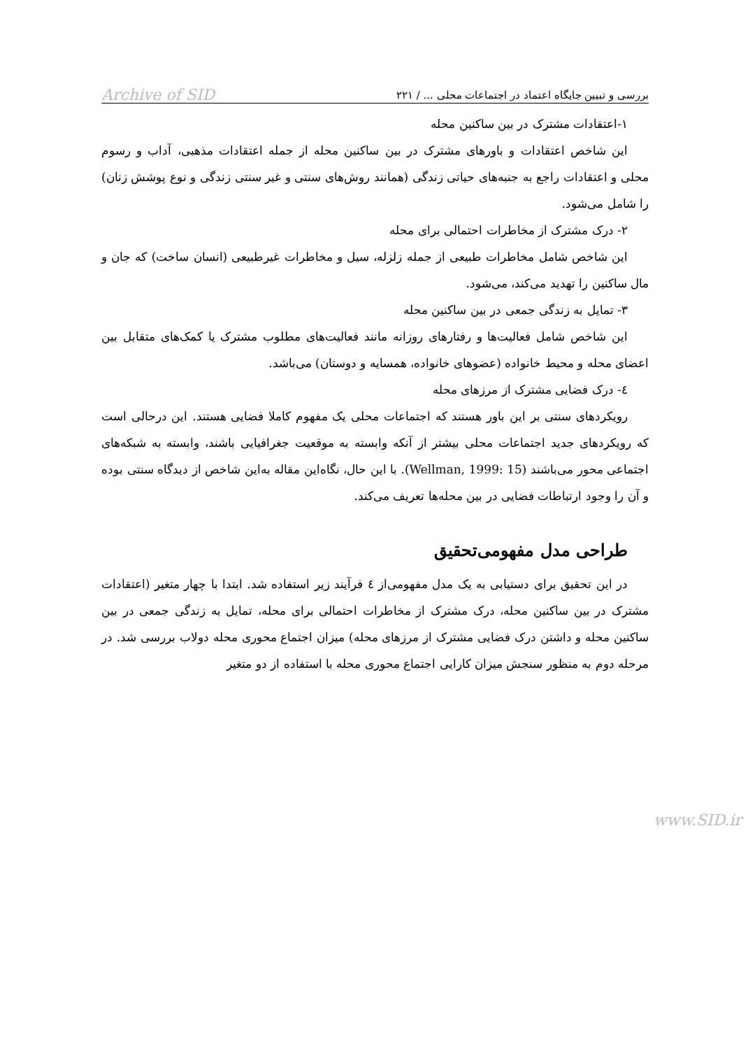بررسی و تبیین جایگاه اعتماد در اجتماعات محلی ... / ۲۲۱ Archive of SID
۱-اعتقادات مشترک در بین ساکنین محله
این شاخص اعتقادات و باورهای مشترک در بین ساکنین محله از جمله اعتقادات مذهبی، آداب و رسوم محلی و اعتقادات راجع به جنبه‌های حیاتی زندگی (همانند روش‌های سنتی و غیر سنتی زندگی و نوع پوشش زنان) را شامل می‌شود.
۲- درک مشترک از مخاطرات احتمالی برای محله
این شاخص شامل مخاطرات طبیعی از جمله زلزله، سیل و مخاطرات غیرطبیعی (انسان ساخت) که جان و مال ساکنین را تهدید می‌کند، می‌شود.
۳- تمایل به زندگی جمعی در بین ساکنین محله
این شاخص شامل فعالیت‌ها و رفتارهای روزانه مانند فعالیت‌های مطلوب مشترک یا کمک‌های متقابل بین اعضای محله و محیط خانواده (عضوهای خانواده، همسایه و دوستان) می‌باشد.
٤- درک فضایی مشترک از مرزهای محله
رویکردهای سنتی بر این باور هستند که اجتماعات محلی یک مفهوم کاملا فضایی هستند. این درحالی است که رویکردهای جدید اجتماعات محلی بیشتر از آنکه وابسته به موقعیت جغرافیایی باشند، وابسته به شبکه‌های اجتماعی محور می‌باشند (Wellman, 1999: 15). با این حال، نگاه‌این مقاله به‌این شاخص از دیدگاه سنتی بوده و آن را وجود ارتباطات فضایی در بین محله‌ها تعریف می‌کند.
طراحی مدل مفهومی‌تحقیق
در این تحقیق برای دستیابی به یک مدل مفهومی‌از ٤ فرآیند زیر استفاده شد. ابتدا با چهار متغیر (اعتقادات مشترک در بین ساکنین محله، درک مشترک از مخاطرات احتمالی برای محله، تمایل به زندگی جمعی در بین ساکنین محله و داشتن درک فضایی مشترک از مرزهای محله) میزان اجتماع محوری محله دولاب بررسی شد. در مرحله دوم به منظور سنجش میزان کارایی اجتماع محوری محله با استفاده از دو متغیر
www.SID.ir